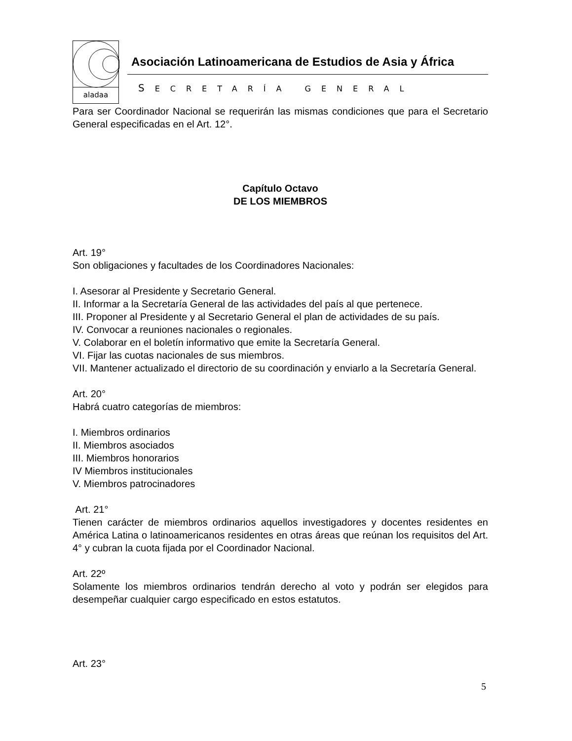aladaa
Asociación Latinoamericana de Estudios de Asia y África
SECRETARÍA GENERAL
Para ser Coordinador Nacional se requerirán las mismas condiciones que para el Secretario General especificadas en el Art. 12°.
Capítulo Octavo
DE LOS MIEMBROS
Art. 19°
Son obligaciones y facultades de los Coordinadores Nacionales:
I. Asesorar al Presidente y Secretario General.
II. Informar a la Secretaría General de las actividades del país al que pertenece.
III. Proponer al Presidente y al Secretario General el plan de actividades de su país.
IV. Convocar a reuniones nacionales o regionales.
V. Colaborar en el boletín informativo que emite la Secretaría General.
VI. Fijar las cuotas nacionales de sus miembros.
VII. Mantener actualizado el directorio de su coordinación y enviarlo a la Secretaría General.
Art. 20°
Habrá cuatro categorías de miembros:
I. Miembros ordinarios
II. Miembros asociados
III. Miembros honorarios
IV Miembros institucionales
V. Miembros patrocinadores
Art. 21°
Tienen carácter de miembros ordinarios aquellos investigadores y docentes residentes en América Latina o latinoamericanos residentes en otras áreas que reúnan los requisitos del Art. 4° y cubran la cuota fijada por el Coordinador Nacional.
Art. 22º
Solamente los miembros ordinarios tendrán derecho al voto y podrán ser elegidos para desempeñar cualquier cargo especificado en estos estatutos.
Art. 23°
5